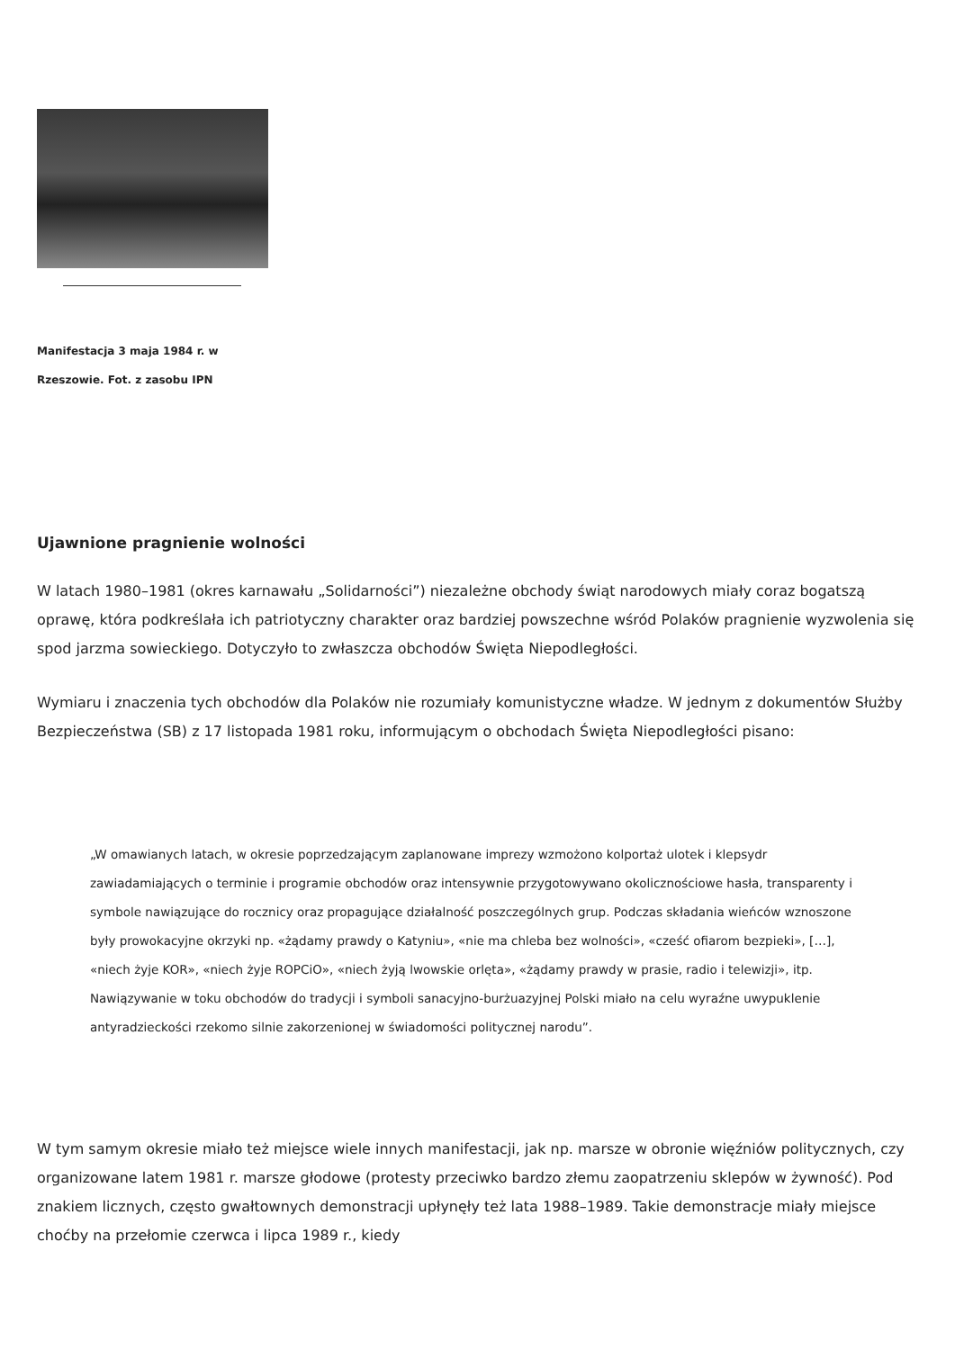Manifestacja 3 maja 1984 r. w Rzeszowie. Fot. z zasobu IPN
Ujawnione pragnienie wolności
W latach 1980–1981 (okres karnawału „Solidarności”) niezależne obchody świąt narodowych miały coraz bogatszą oprawę, która podkreślała ich patriotyczny charakter oraz bardziej powszechne wśród Polaków pragnienie wyzwolenia się spod jarzma sowieckiego. Dotyczyło to zwłaszcza obchodów Święta Niepodległości.
Wymiaru i znaczenia tych obchodów dla Polaków nie rozumiały komunistyczne władze. W jednym z dokumentów Służby Bezpieczeństwa (SB) z 17 listopada 1981 roku, informującym o obchodach Święta Niepodległości pisano:
„W omawianych latach, w okresie poprzedzającym zaplanowane imprezy wzmożono kolportaż ulotek i klepsydr zawiadamiających o terminie i programie obchodów oraz intensywnie przygotowywano okolicznościowe hasła, transparenty i symbole nawiązujące do rocznicy oraz propagujące działalność poszczególnych grup. Podczas składania wieńców wznoszone były prowokacyjne okrzyki np. «żądamy prawdy o Katyniu», «nie ma chleba bez wolności», «cześć ofiarom bezpieki», […], «niech żyje KOR», «niech żyje ROPCiO», «niech żyją lwowskie orlęta», «żądamy prawdy w prasie, radio i telewizji», itp. Nawiązywanie w toku obchodów do tradycji i symboli sanacyjno-burżuazyjnej Polski miało na celu wyraźne uwypuklenie antyradzieckości rzekomo silnie zakorzenionej w świadomości politycznej narodu”.
W tym samym okresie miało też miejsce wiele innych manifestacji, jak np. marsze w obronie więźniów politycznych, czy organizowane latem 1981 r. marsze głodowe (protesty przeciwko bardzo złemu zaopatrzeniu sklepów w żywność). Pod znakiem licznych, często gwałtownych demonstracji upłynęły też lata 1988–1989. Takie demonstracje miały miejsce choćby na przełomie czerwca i lipca 1989 r., kiedy